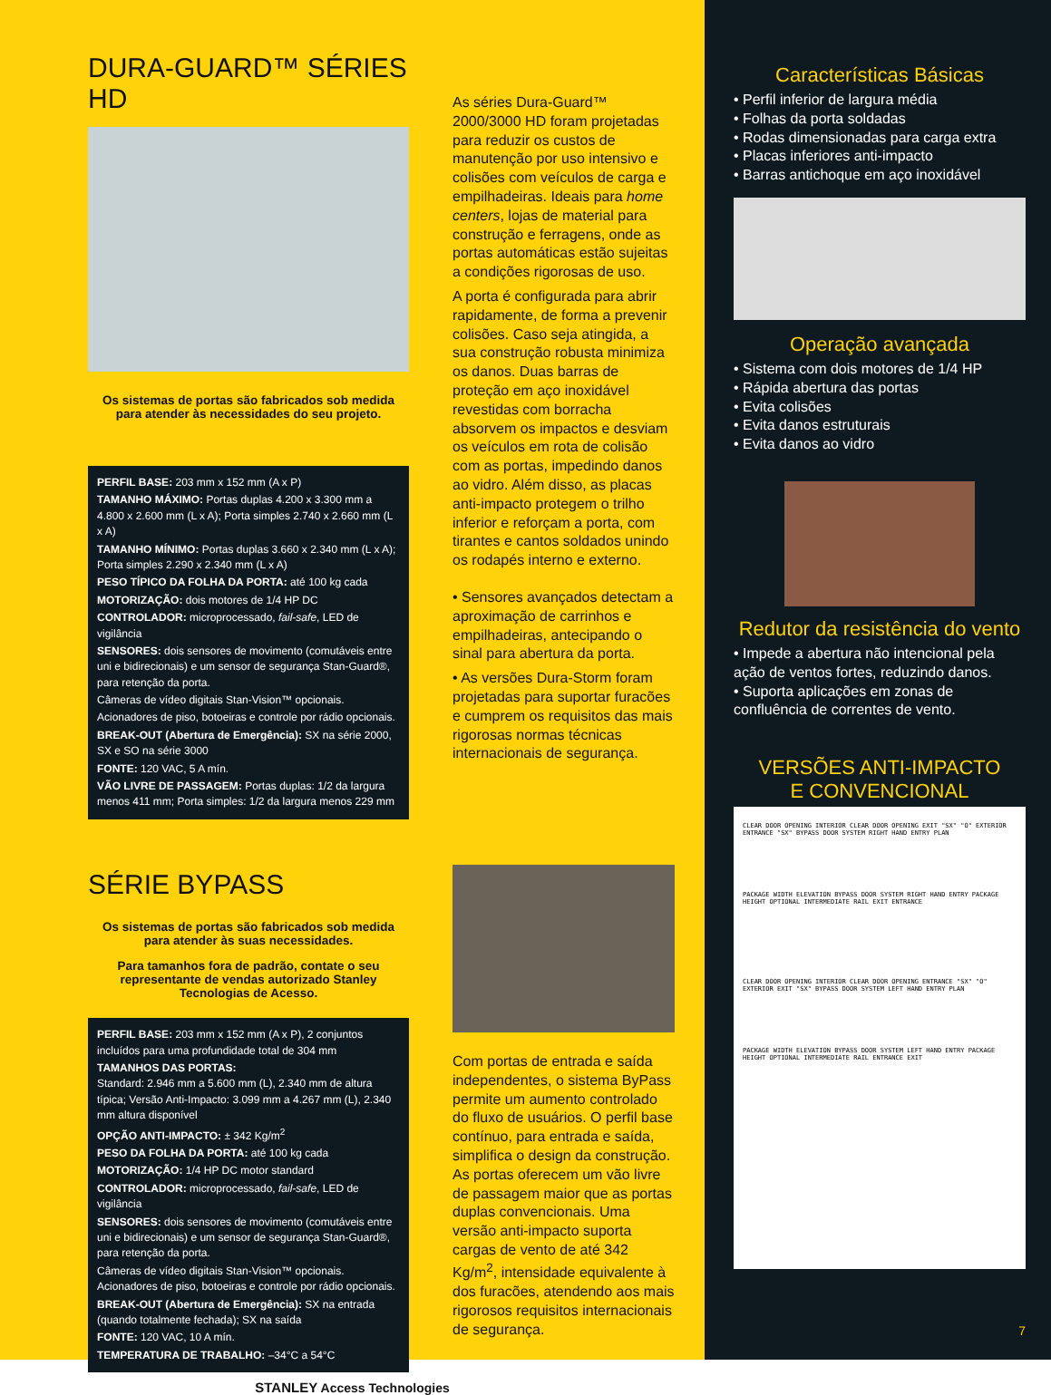DURA-GUARD™ SÉRIES HD
Os sistemas de portas são fabricados sob medida para atender às necessidades do seu projeto.
PERFIL BASE: 203 mm x 152 mm (A x P)
TAMANHO MÁXIMO: Portas duplas 4.200 x 3.300 mm a 4.800 x 2.600 mm (L x A); Porta simples 2.740 x 2.660 mm (L x A)
TAMANHO MÍNIMO: Portas duplas 3.660 x 2.340 mm (L x A); Porta simples 2.290 x 2.340 mm (L x A)
PESO TÍPICO DA FOLHA DA PORTA: até 100 kg cada
MOTORIZAÇÃO: dois motores de 1/4 HP DC
CONTROLADOR: microprocessado, fail-safe, LED de vigilância
SENSORES: dois sensores de movimento (comutáveis entre uni e bidirecionais) e um sensor de segurança Stan-Guard®, para retenção da porta.
Câmeras de vídeo digitais Stan-Vision™ opcionais.
Acionadores de piso, botoeiras e controle por rádio opcionais.
BREAK-OUT (Abertura de Emergência): SX na série 2000, SX e SO na série 3000
FONTE: 120 VAC, 5 A mín.
VÃO LIVRE DE PASSAGEM: Portas duplas: 1/2 da largura menos 411 mm; Porta simples: 1/2 da largura menos 229 mm
SÉRIE BYPASS
Os sistemas de portas são fabricados sob medida para atender às suas necessidades.
Para tamanhos fora de padrão, contate o seu representante de vendas autorizado Stanley Tecnologias de Acesso.
PERFIL BASE: 203 mm x 152 mm (A x P), 2 conjuntos incluídos para uma profundidade total de 304 mm
TAMANHOS DAS PORTAS:
Standard: 2.946 mm a 5.600 mm (L), 2.340 mm de altura típica; Versão Anti-Impacto: 3.099 mm a 4.267 mm (L), 2.340 mm altura disponível
OPÇÃO ANTI-IMPACTO: ± 342 Kg/m<sup>2</sup>
PESO DA FOLHA DA PORTA: até 100 kg cada
MOTORIZAÇÃO: 1/4 HP DC motor standard
CONTROLADOR: microprocessado, fail-safe, LED de vigilância
SENSORES: dois sensores de movimento (comutáveis entre uni e bidirecionais) e um sensor de segurança Stan-Guard®, para retenção da porta.
Câmeras de vídeo digitais Stan-Vision™ opcionais. Acionadores de piso, botoeiras e controle por rádio opcionais.
BREAK-OUT (Abertura de Emergência): SX na entrada (quando totalmente fechada); SX na saída
FONTE: 120 VAC, 10 A mín.
TEMPERATURA DE TRABALHO: –34°C a 54°C
As séries Dura-Guard™ 2000/3000 HD foram projetadas para reduzir os custos de manutenção por uso intensivo e colisões com veículos de carga e empilhadeiras. Ideais para home centers, lojas de material para construção e ferragens, onde as portas automáticas estão sujeitas a condições rigorosas de uso.
A porta é configurada para abrir rapidamente, de forma a prevenir colisões. Caso seja atingida, a sua construção robusta minimiza os danos. Duas barras de proteção em aço inoxidável revestidas com borracha absorvem os impactos e desviam os veículos em rota de colisão com as portas, impedindo danos ao vidro. Além disso, as placas anti-impacto protegem o trilho inferior e reforçam a porta, com tirantes e cantos soldados unindo os rodapés interno e externo.
• Sensores avançados detectam a aproximação de carrinhos e empilhadeiras, antecipando o sinal para abertura da porta.
• As versões Dura-Storm foram projetadas para suportar furacões e cumprem os requisitos das mais rigorosas normas técnicas internacionais de segurança.
Com portas de entrada e saída independentes, o sistema ByPass permite um aumento controlado do fluxo de usuários. O perfil base contínuo, para entrada e saída, simplifica o design da construção. As portas oferecem um vão livre de passagem maior que as portas duplas convencionais. Uma versão anti-impacto suporta cargas de vento de até 342 Kg/m<sup>2</sup>, intensidade equivalente à dos furacões, atendendo aos mais rigorosos requisitos internacionais de segurança.
STANLEY Access Technologies
Características Básicas
• Perfil inferior de largura média
• Folhas da porta soldadas
• Rodas dimensionadas para carga extra
• Placas inferiores anti-impacto
• Barras antichoque em aço inoxidável
Operação avançada
• Sistema com dois motores de 1/4 HP
• Rápida abertura das portas
• Evita colisões
• Evita danos estruturais
• Evita danos ao vidro
Redutor da resistência do vento
• Impede a abertura não intencional pela ação de ventos fortes, reduzindo danos.
• Suporta aplicações em zonas de confluência de correntes de vento.
VERSÕES ANTI-IMPACTO
E CONVENCIONAL
CLEAR DOOR OPENING INTERIOR CLEAR DOOR OPENING EXIT "SX" "O" EXTERIOR ENTRANCE "SX" BYPASS DOOR SYSTEM RIGHT HAND ENTRY PLAN
PACKAGE WIDTH ELEVATION BYPASS DOOR SYSTEM RIGHT HAND ENTRY PACKAGE HEIGHT OPTIONAL INTERMEDIATE RAIL EXIT ENTRANCE
CLEAR DOOR OPENING INTERIOR CLEAR DOOR OPENING ENTRANCE "SX" "O" EXTERIOR EXIT "SX" BYPASS DOOR SYSTEM LEFT HAND ENTRY PLAN
PACKAGE WIDTH ELEVATION BYPASS DOOR SYSTEM LEFT HAND ENTRY PACKAGE HEIGHT OPTIONAL INTERMEDIATE RAIL ENTRANCE EXIT
7